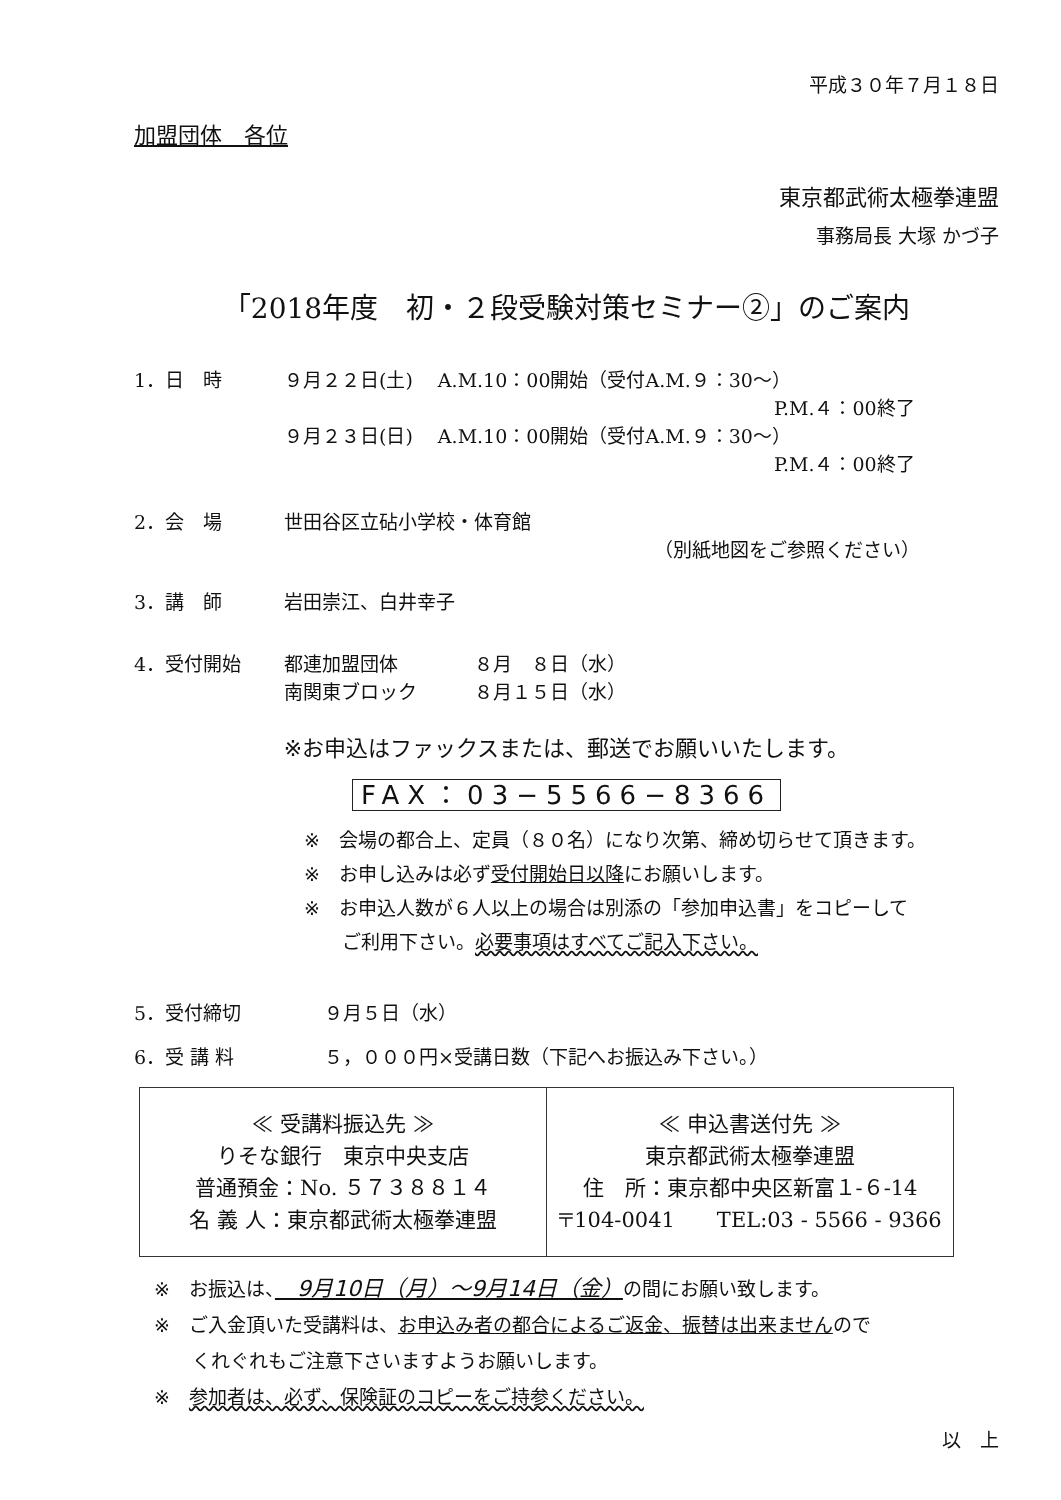平成３０年７月１８日
加盟団体　各位
東京都武術太極拳連盟
事務局長 大塚 かづ子
「2018年度　初・２段受験対策セミナー②」のご案内
1．日　時 ９月２２日(土)　 A.M.10：00開始（受付A.M.９：30～）
P.M.４：00終了
９月２３日(日)　 A.M.10：00開始（受付A.M.９：30～）
P.M.４：00終了
2．会　場 世田谷区立砧小学校・体育館
（別紙地図をご参照ください）
3．講　師 岩田崇江、白井幸子
4．受付開始 都連加盟団体　　　　８月　８日（水）
南関東ブロック　　　８月１５日（水）
※お申込はファックスまたは、郵送でお願いいたします。
FAX：03−5566−8366
※　会場の都合上、定員（８０名）になり次第、締め切らせて頂きます。
※　お申し込みは必ず受付開始日以降にお願いします。
※　お申込人数が６人以上の場合は別添の「参加申込書」をコピーして
　　ご利用下さい。必要事項はすべてご記入下さい。
5．受付締切 ９月５日（水）
6．受 講 料 ５，０００円×受講日数（下記へお振込み下さい。）
| ≪ 受講料振込先 ≫ りそな銀行 東京中央支店 普通預金：No. ５７３８８１４ 名 義 人：東京都武術太極拳連盟 | ≪ 申込書送付先 ≫ 東京都武術太極拳連盟 住 所：東京都中央区新富１-６-14 〒104-0041 TEL:03 - 5566 - 9366 |
※　お振込は、　9月10日（月）～9月14日（金）の間にお願い致します。
※　ご入金頂いた受講料は、お申込み者の都合によるご返金、振替は出来ませんので
　　くれぐれもご注意下さいますようお願いします。
※　参加者は、必ず、保険証のコピーをご持参ください。
以　上